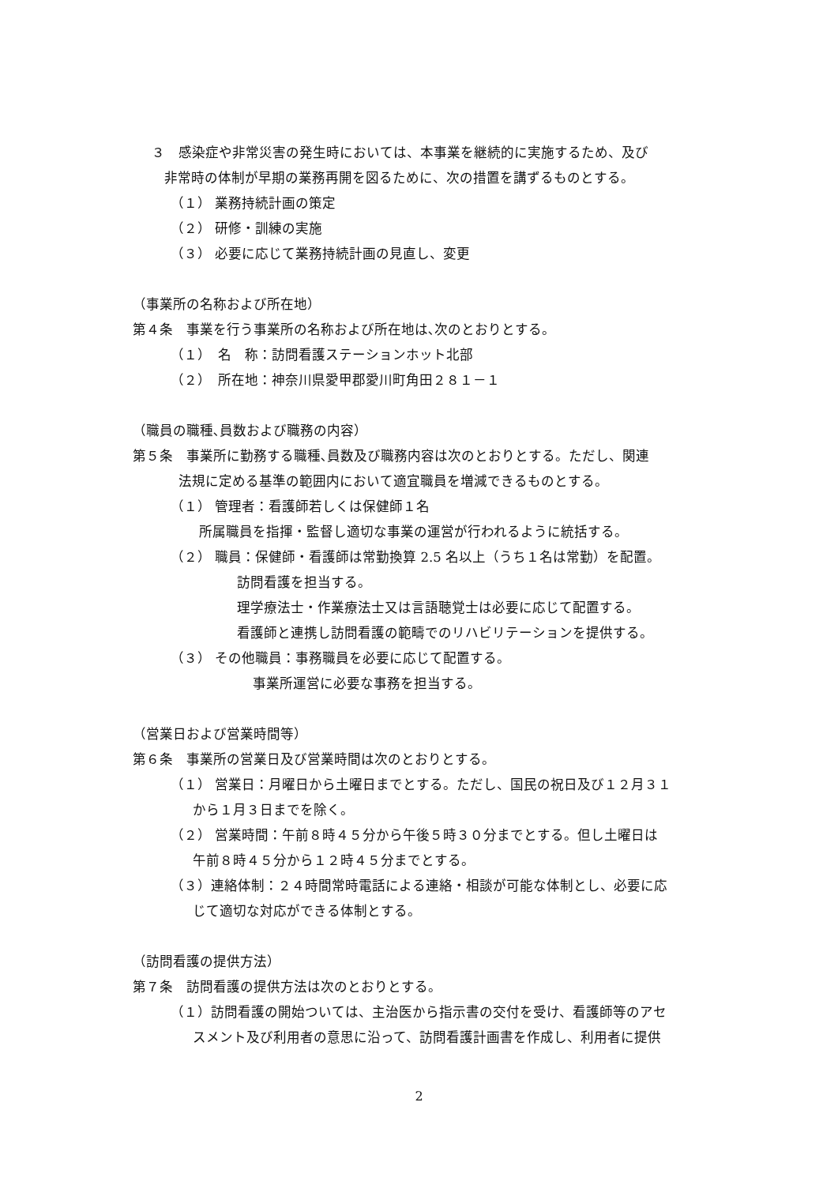３　感染症や非常災害の発生時においては、本事業を継続的に実施するため、及び
非常時の体制が早期の業務再開を図るために、次の措置を講ずるものとする。
（１） 業務持続計画の策定
（２） 研修・訓練の実施
（３） 必要に応じて業務持続計画の見直し、変更
（事業所の名称および所在地）
第４条　事業を行う事業所の名称および所在地は､次のとおりとする。
（１）　名　称：訪問看護ステーションホット北部
（２）　所在地：神奈川県愛甲郡愛川町角田２８１－１
（職員の職種､員数および職務の内容）
第５条　事業所に勤務する職種､員数及び職務内容は次のとおりとする。ただし、関連
法規に定める基準の範囲内において適宜職員を増減できるものとする。
（１） 管理者：看護師若しくは保健師１名
所属職員を指揮・監督し適切な事業の運営が行われるように統括する。
（２） 職員：保健師・看護師は常勤換算 2.5 名以上（うち１名は常勤）を配置。
訪問看護を担当する。
理学療法士・作業療法士又は言語聴覚士は必要に応じて配置する。
看護師と連携し訪問看護の範疇でのリハビリテーションを提供する。
（３） その他職員：事務職員を必要に応じて配置する。
事業所運営に必要な事務を担当する。
（営業日および営業時間等）
第６条　事業所の営業日及び営業時間は次のとおりとする。
（１） 営業日：月曜日から土曜日までとする。ただし、国民の祝日及び１２月３１
から１月３日までを除く。
（２） 営業時間：午前８時４５分から午後５時３０分までとする。但し土曜日は
午前８時４５分から１２時４５分までとする。
（３）連絡体制：２４時間常時電話による連絡・相談が可能な体制とし、必要に応
じて適切な対応ができる体制とする。
（訪問看護の提供方法）
第７条　訪問看護の提供方法は次のとおりとする。
（１）訪問看護の開始ついては、主治医から指示書の交付を受け、看護師等のアセ
スメント及び利用者の意思に沿って、訪問看護計画書を作成し、利用者に提供
2